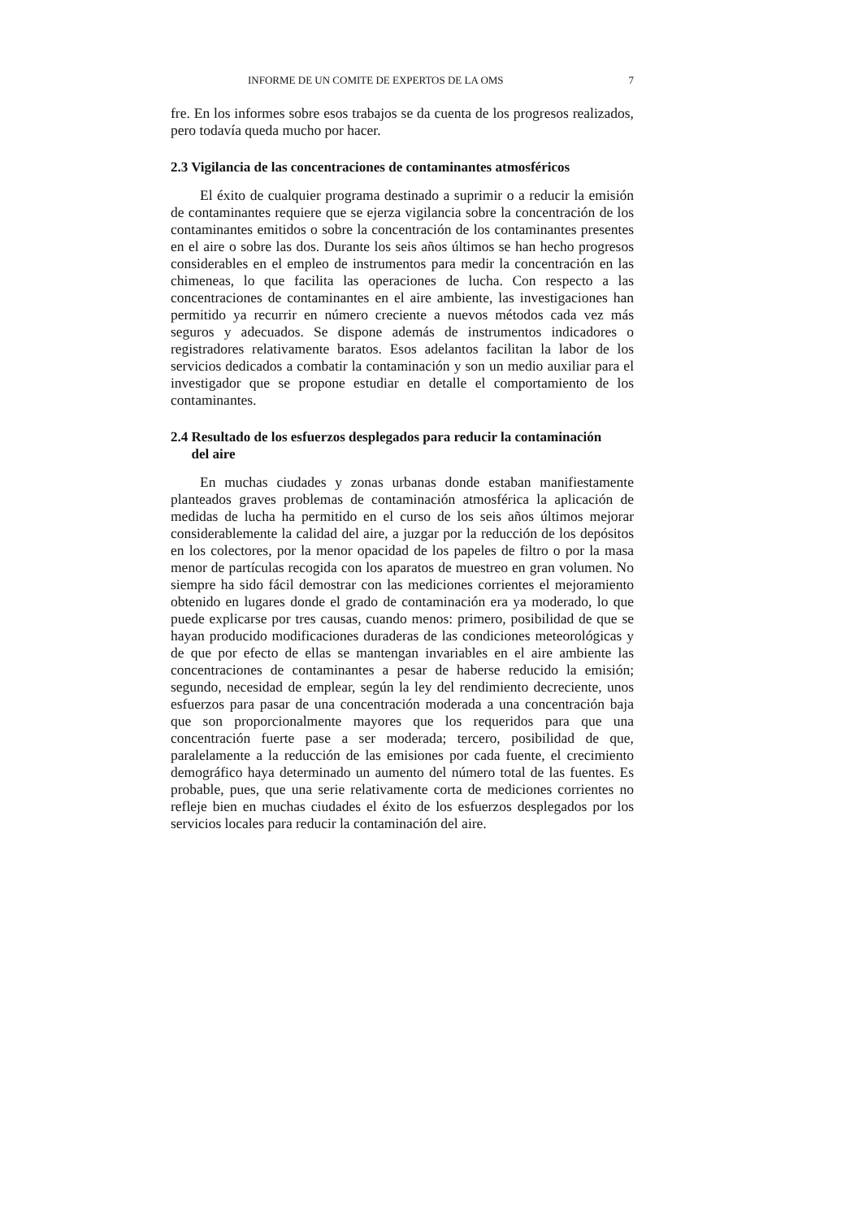INFORME DE UN COMITE DE EXPERTOS DE LA OMS 7
fre. En los informes sobre esos trabajos se da cuenta de los progresos realizados, pero todavía queda mucho por hacer.
2.3 Vigilancia de las concentraciones de contaminantes atmosféricos
El éxito de cualquier programa destinado a suprimir o a reducir la emisión de contaminantes requiere que se ejerza vigilancia sobre la concentración de los contaminantes emitidos o sobre la concentración de los contaminantes presentes en el aire o sobre las dos. Durante los seis años últimos se han hecho progresos considerables en el empleo de instrumentos para medir la concentración en las chimeneas, lo que facilita las operaciones de lucha. Con respecto a las concentraciones de contaminantes en el aire ambiente, las investigaciones han permitido ya recurrir en número creciente a nuevos métodos cada vez más seguros y adecuados. Se dispone además de instrumentos indicadores o registradores relativamente baratos. Esos adelantos facilitan la labor de los servicios dedicados a combatir la contaminación y son un medio auxiliar para el investigador que se propone estudiar en detalle el comportamiento de los contaminantes.
2.4 Resultado de los esfuerzos desplegados para reducir la contaminación
del aire
En muchas ciudades y zonas urbanas donde estaban manifiestamente planteados graves problemas de contaminación atmosférica la aplicación de medidas de lucha ha permitido en el curso de los seis años últimos mejorar considerablemente la calidad del aire, a juzgar por la reducción de los depósitos en los colectores, por la menor opacidad de los papeles de filtro o por la masa menor de partículas recogida con los aparatos de muestreo en gran volumen. No siempre ha sido fácil demostrar con las mediciones corrientes el mejoramiento obtenido en lugares donde el grado de contaminación era ya moderado, lo que puede explicarse por tres causas, cuando menos: primero, posibilidad de que se hayan producido modificaciones duraderas de las condiciones meteorológicas y de que por efecto de ellas se mantengan invariables en el aire ambiente las concentraciones de contaminantes a pesar de haberse reducido la emisión; segundo, necesidad de emplear, según la ley del rendimiento decreciente, unos esfuerzos para pasar de una concentración moderada a una concentración baja que son proporcionalmente mayores que los requeridos para que una concentración fuerte pase a ser moderada; tercero, posibilidad de que, paralelamente a la reducción de las emisiones por cada fuente, el crecimiento demográfico haya determinado un aumento del número total de las fuentes. Es probable, pues, que una serie relativamente corta de mediciones corrientes no refleje bien en muchas ciudades el éxito de los esfuerzos desplegados por los servicios locales para reducir la contaminación del aire.